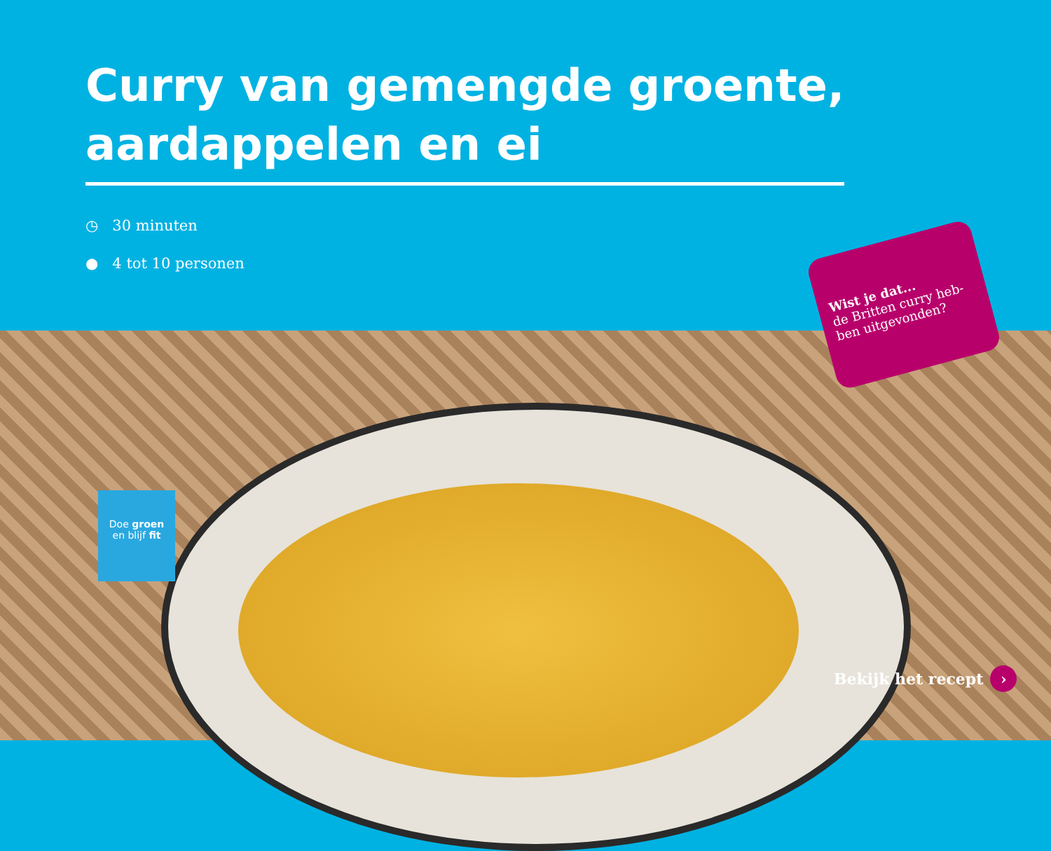Curry van gemengde groente,
aardappelen en ei
◷ 30 minuten
● 4 tot 10 personen
Wist je dat...
de Britten curry heb-ben uitgevonden?
Doe groen
en blijf fit
Bekijk het recept ›